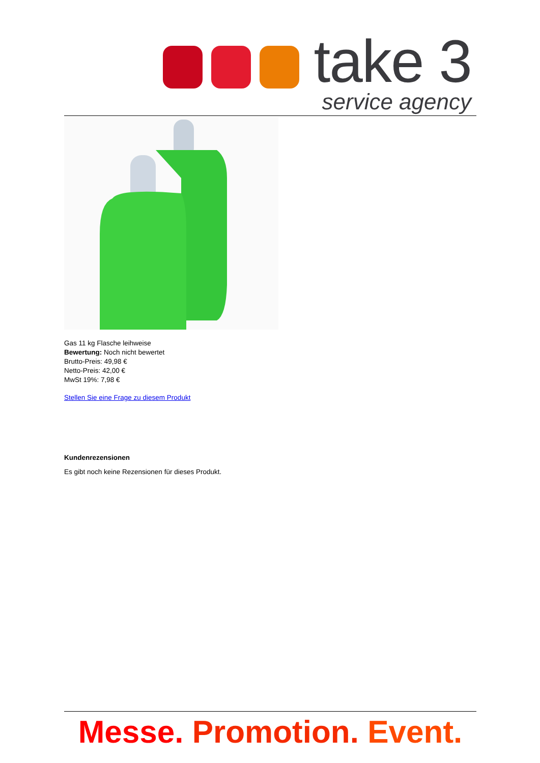take 3
service agency
Gas 11 kg Flasche leihweise
Bewertung: Noch nicht bewertet
Brutto-Preis: 49,98 €
Netto-Preis: 42,00 €
MwSt 19%: 7,98 €
Stellen Sie eine Frage zu diesem Produkt
Kundenrezensionen
Es gibt noch keine Rezensionen für dieses Produkt.
Messe. Promotion. Event.